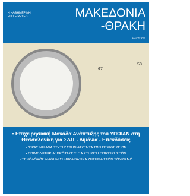Η ΚΑΘΗΜΕΡΙΝΗ
ΕΠΙΧΕΙΡΗΣΕΙΣ
ΜΑΚΕΔΟΝΙΑ
-ΘΡΑΚΗ
ΜΑΙΟΣ 2011
67
58
• Επιχειρησιακή Μονάδα Ανάπτυξης του ΥΠΟΙΑΝ στη Θεσσαλονίκη για ΣΔΙΤ - Λιμάνια - Επενδύσεις
• "ΠΡΑΣΙΝΗ ΑΝΑΠΤΥΞΗ" ΣΤΗΝ ΑΤΖΕΝΤΑ ΤΩΝ ΠΕΡΙΦΕΡΕΙΩΝ
• ΕΠΙΜΕΛΗΤΗΡΙΑ: ΠΡΟΤΑΣΕΙΣ ΓΙΑ ΣΤΗΡΙΞΗ ΕΠΙΧΕΙΡΗΣΕΩΝ
• ΞΕΝΟΔΟΧΟΙ: ΔΙΑΦΗΜΙΣΗ-ΒΙΖΑ ΒΑΣΙΚΑ ΖΗΤΗΜΑ ΣΤΟΝ ΤΟΥΡΙΣΜΟ